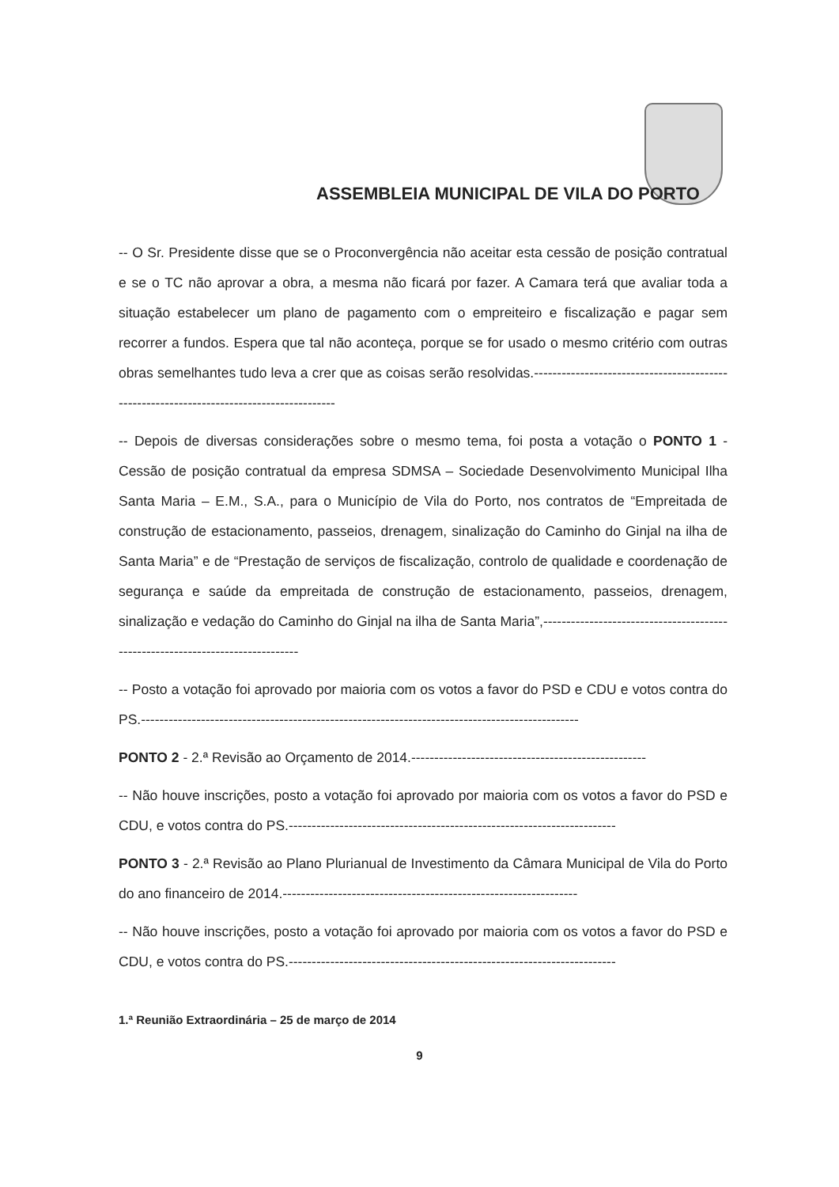ASSEMBLEIA MUNICIPAL DE VILA DO PORTO
-- O Sr. Presidente disse que se o Proconvergência não aceitar esta cessão de posição contratual e se o TC não aprovar a obra, a mesma não ficará por fazer. A Camara terá que avaliar toda a situação estabelecer um plano de pagamento com o empreiteiro e fiscalização e pagar sem recorrer a fundos. Espera que tal não aconteça, porque se for usado o mesmo critério com outras obras semelhantes tudo leva a crer que as coisas serão resolvidas.-----------------------------------------------------------------------------------------
-- Depois de diversas considerações sobre o mesmo tema, foi posta a votação o PONTO 1 - Cessão de posição contratual da empresa SDMSA – Sociedade Desenvolvimento Municipal Ilha Santa Maria – E.M., S.A., para o Município de Vila do Porto, nos contratos de “Empreitada de construção de estacionamento, passeios, drenagem, sinalização do Caminho do Ginjal na ilha de Santa Maria” e de “Prestação de serviços de fiscalização, controlo de qualidade e coordenação de segurança e saúde da empreitada de construção de estacionamento, passeios, drenagem, sinalização e vedação do Caminho do Ginjal na ilha de Santa Maria”,-------------------------------------------------------------------------------
-- Posto a votação foi aprovado por maioria com os votos a favor do PSD e CDU e votos contra do PS.-----------------------------------------------------------------------------------------------
PONTO 2 - 2.ª Revisão ao Orçamento de 2014.---------------------------------------------------
-- Não houve inscrições, posto a votação foi aprovado por maioria com os votos a favor do PSD e CDU, e votos contra do PS.-----------------------------------------------------------------------
PONTO 3 - 2.ª Revisão ao Plano Plurianual de Investimento da Câmara Municipal de Vila do Porto do ano financeiro de 2014.----------------------------------------------------------------
-- Não houve inscrições, posto a votação foi aprovado por maioria com os votos a favor do PSD e CDU, e votos contra do PS.-----------------------------------------------------------------------
1.ª Reunião Extraordinária – 25 de março de 2014
9